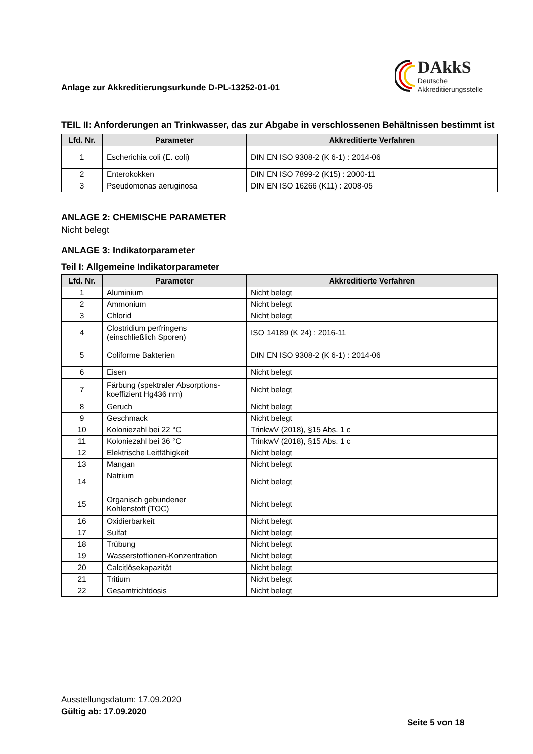Anlage zur Akkreditierungsurkunde D-PL-13252-01-01
DAkkS
Deutsche
Akkreditierungsstelle
TEIL II: Anforderungen an Trinkwasser, das zur Abgabe in verschlossenen Behältnissen bestimmt ist
| Lfd. Nr. | Parameter | Akkreditierte Verfahren |
| --- | --- | --- |
| 1 | Escherichia coli (E. coli) | DIN EN ISO 9308-2 (K 6-1) : 2014-06 |
| 2 | Enterokokken | DIN EN ISO 7899-2 (K15) : 2000-11 |
| 3 | Pseudomonas aeruginosa | DIN EN ISO 16266 (K11) : 2008-05 |
ANLAGE 2: CHEMISCHE PARAMETER
Nicht belegt
ANLAGE 3: Indikatorparameter
Teil I: Allgemeine Indikatorparameter
| Lfd. Nr. | Parameter | Akkreditierte Verfahren |
| --- | --- | --- |
| 1 | Aluminium | Nicht belegt |
| 2 | Ammonium | Nicht belegt |
| 3 | Chlorid | Nicht belegt |
| 4 | Clostridium perfringens (einschließlich Sporen) | ISO 14189 (K 24) : 2016-11 |
| 5 | Coliforme Bakterien | DIN EN ISO 9308-2 (K 6-1) : 2014-06 |
| 6 | Eisen | Nicht belegt |
| 7 | Färbung (spektraler Absorptions- koeffizient Hg436 nm) | Nicht belegt |
| 8 | Geruch | Nicht belegt |
| 9 | Geschmack | Nicht belegt |
| 10 | Koloniezahl bei 22 °C | TrinkwV (2018), §15 Abs. 1 c |
| 11 | Koloniezahl bei 36 °C | TrinkwV (2018), §15 Abs. 1 c |
| 12 | Elektrische Leitfähigkeit | Nicht belegt |
| 13 | Mangan | Nicht belegt |
| 14 | Natrium | Nicht belegt |
| 15 | Organisch gebundener Kohlenstoff (TOC) | Nicht belegt |
| 16 | Oxidierbarkeit | Nicht belegt |
| 17 | Sulfat | Nicht belegt |
| 18 | Trübung | Nicht belegt |
| 19 | Wasserstoffionen-Konzentration | Nicht belegt |
| 20 | Calcitlösekapazität | Nicht belegt |
| 21 | Tritium | Nicht belegt |
| 22 | Gesamtrichtdosis | Nicht belegt |
Ausstellungsdatum: 17.09.2020
Gültig ab: 17.09.2020
Seite 5 von 18